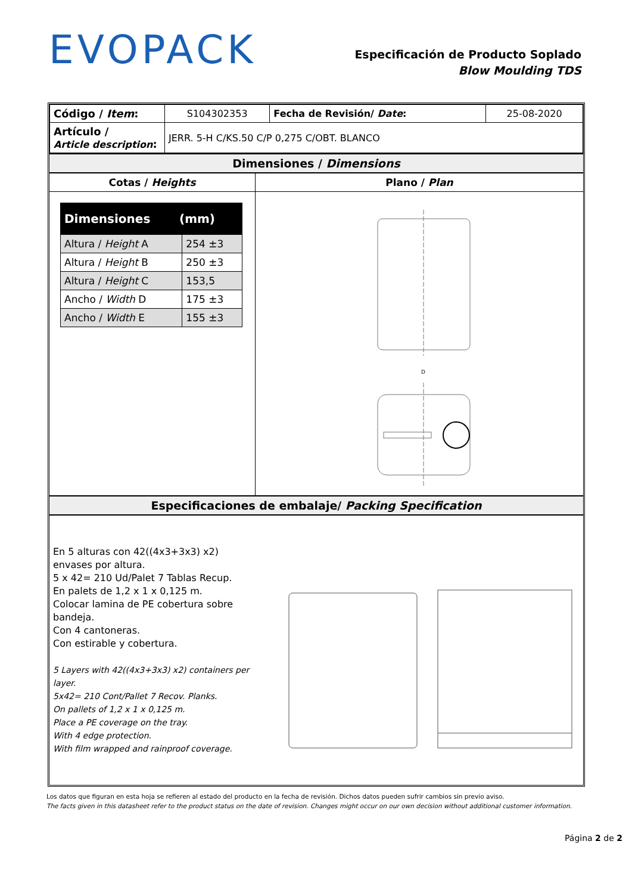EVOPACK
Especificación de Producto Soplado
Blow Moulding TDS
| Código / Item : | S104302353 | Fecha de Revisión/ Date : | 25-08-2020 |
| Artículo / Article description : | JERR. 5-H C/KS.50 C/P 0,275 C/OBT. BLANCO | | |
Dimensiones / Dimensions
Cotas / Heights
| Dimensiones (mm) | |
| Altura / Height A | 254 ±3 |
| Altura / Height B | 250 ±3 |
| Altura / Height C | 153,5 |
| Ancho / Width D | 175 ±3 |
| Ancho / Width E | 155 ±3 |
Plano / Plan
D
Especificaciones de embalaje/ Packing Specification
En 5 alturas con 42((4x3+3x3) x2) envases por altura.
5 x 42= 210 Ud/Palet 7 Tablas Recup.
En palets de 1,2 x 1 x 0,125 m.
Colocar lamina de PE cobertura sobre bandeja.
Con 4 cantoneras.
Con estirable y cobertura.
5 Layers with 42((4x3+3x3) x2) containers per layer.
5x42= 210 Cont/Pallet 7 Recov. Planks.
On pallets of 1,2 x 1 x 0,125 m.
Place a PE coverage on the tray.
With 4 edge protection.
With film wrapped and rainproof coverage.
Los datos que figuran en esta hoja se refieren al estado del producto en la fecha de revisión. Dichos datos pueden sufrir cambios sin previo aviso.
The facts given in this datasheet refer to the product status on the date of revision. Changes might occur on our own decision without additional customer information.
Página 2 de 2